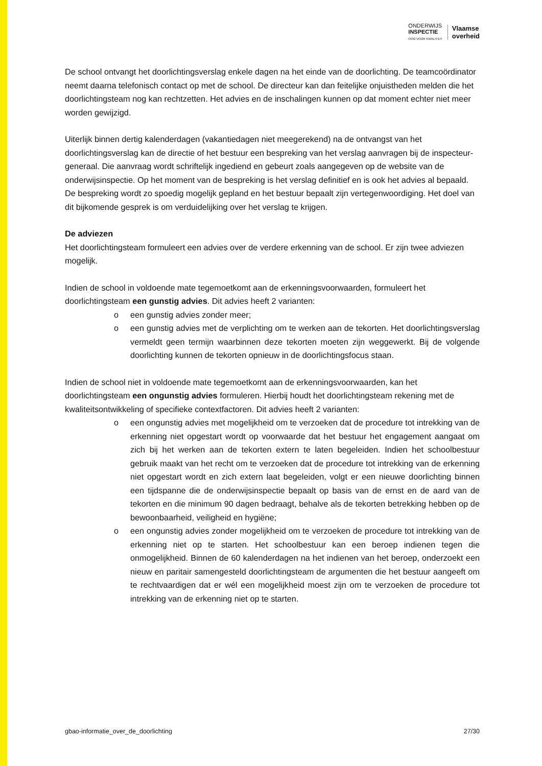ONDERWIJS
INSPECTIE
OOG VOOR KWALITEIT
Vlaamse
overheid
De school ontvangt het doorlichtingsverslag enkele dagen na het einde van de doorlichting. De team­coördinator neemt daarna telefonisch contact op met de school. De directeur kan dan feitelijke on­juistheden melden die het doorlichtingsteam nog kan rechtzetten. Het advies en de inschalingen kunnen op dat moment echter niet meer worden gewijzigd.
Uiterlijk binnen dertig kalenderdagen (vakantiedagen niet meegerekend) na de ontvangst van het doorlichtingsverslag kan de directie of het bestuur een bespreking van het verslag aanvragen bij de inspecteur-generaal. Die aanvraag wordt schriftelijk ingediend en gebeurt zoals aangegeven op de website van de onderwijsinspectie. Op het moment van de bespreking is het verslag definitief en is ook het advies al bepaald. De bespreking wordt zo spoedig mogelijk gepland en het bestuur bepaalt zijn vertegenwoordiging. Het doel van dit bijkomende gesprek is om verduidelijking over het verslag te krijgen.
De adviezen
Het doorlichtingsteam formuleert een advies over de verdere erkenning van de school. Er zijn twee adviezen mogelijk.
Indien de school in voldoende mate tegemoetkomt aan de erkenningsvoorwaarden, formuleert het doorlichtingsteam een gunstig advies. Dit advies heeft 2 varianten:
o een gunstig advies zonder meer;
o een gunstig advies met de verplichting om te werken aan de tekorten. Het doorlich­tingsverslag vermeldt geen termijn waarbinnen deze tekorten moeten zijn wegge­werkt. Bij de volgende doorlichting kunnen de tekorten opnieuw in de doorlichtings­focus staan.
Indien de school niet in voldoende mate tegemoetkomt aan de erkenningsvoorwaarden, kan het doorlichtingsteam een ongunstig advies formuleren. Hierbij houdt het doorlichtingsteam rekening met de kwaliteitsontwikkeling of specifieke contextfactoren. Dit advies heeft 2 varianten:
o een ongunstig advies met mogelijkheid om te verzoeken dat de procedure tot intrek­king van de erkenning niet opgestart wordt op voorwaarde dat het bestuur het en­gagement aangaat om zich bij het werken aan de tekorten extern te laten begelei­den. Indien het schoolbestuur gebruik maakt van het recht om te verzoeken dat de procedure tot intrekking van de erkenning niet opgestart wordt en zich extern laat begeleiden, volgt er een nieuwe doorlichting binnen een tijdspanne die de onder­wijsinspectie bepaalt op basis van de ernst en de aard van de tekorten en die mini­mum 90 dagen bedraagt, behalve als de tekorten betrekking hebben op de bewoon­baarheid, veiligheid en hygiëne;
o een ongunstig advies zonder mogelijkheid om te verzoeken de procedure tot intrek­king van de erkenning niet op te starten. Het schoolbestuur kan een beroep indienen tegen die onmogelijkheid. Binnen de 60 kalenderdagen na het indienen van het be­roep, onderzoekt een nieuw en paritair samengesteld doorlichtingsteam de argu­menten die het bestuur aangeeft om te rechtvaardigen dat er wél een mogelijkheid moest zijn om te verzoeken de procedure tot intrekking van de erkenning niet op te starten.
gbao-informatie_over_de_doorlichting 27/30